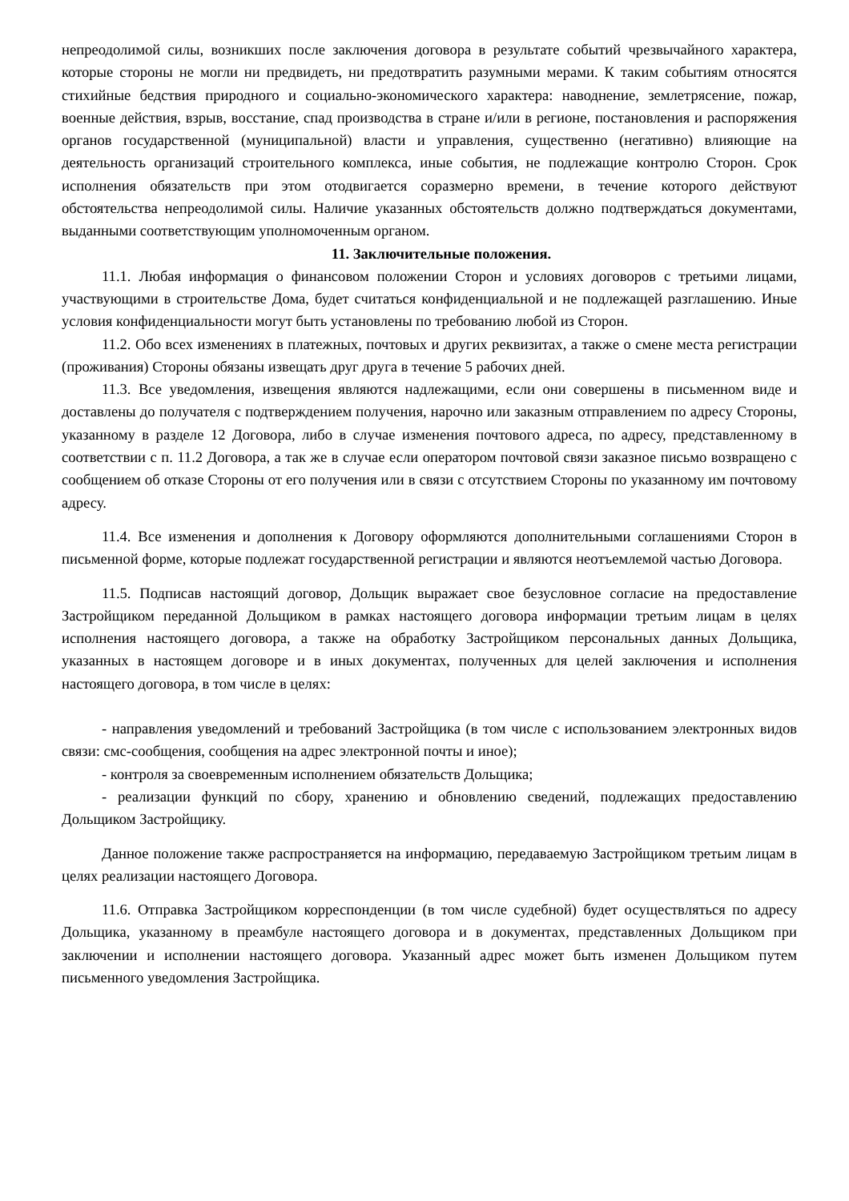непреодолимой силы, возникших после заключения договора в результате событий чрезвычайного характера, которые стороны не могли ни предвидеть, ни предотвратить разумными мерами. К таким событиям относятся стихийные бедствия природного и социально-экономического характера: наводнение, землетрясение, пожар, военные действия, взрыв, восстание, спад производства в стране и/или в регионе, постановления и распоряжения органов государственной (муниципальной) власти и управления, существенно (негативно) влияющие на деятельность организаций строительного комплекса, иные события, не подлежащие контролю Сторон. Срок исполнения обязательств при этом отодвигается соразмерно времени, в течение которого действуют обстоятельства непреодолимой силы. Наличие указанных обстоятельств должно подтверждаться документами, выданными соответствующим уполномоченным органом.
11. Заключительные положения.
11.1. Любая информация о финансовом положении Сторон и условиях договоров с третьими лицами, участвующими в строительстве Дома, будет считаться конфиденциальной и не подлежащей разглашению. Иные условия конфиденциальности могут быть установлены по требованию любой из Сторон.
11.2. Обо всех изменениях в платежных, почтовых и других реквизитах, а также о смене места регистрации (проживания) Стороны обязаны извещать друг друга в течение 5 рабочих дней.
11.3. Все уведомления, извещения являются надлежащими, если они совершены в письменном виде и доставлены до получателя с подтверждением получения, нарочно или заказным отправлением по адресу Стороны, указанному в разделе 12 Договора, либо в случае изменения почтового адреса, по адресу, представленному в соответствии с п. 11.2 Договора, а так же в случае если оператором почтовой связи заказное письмо возвращено с сообщением об отказе Стороны от его получения или в связи с отсутствием Стороны по указанному им почтовому адресу.
11.4. Все изменения и дополнения к Договору оформляются дополнительными соглашениями Сторон в письменной форме, которые подлежат государственной регистрации и являются неотъемлемой частью Договора.
11.5. Подписав настоящий договор, Дольщик выражает свое безусловное согласие на предоставление Застройщиком переданной Дольщиком в рамках настоящего договора информации третьим лицам в целях исполнения настоящего договора, а также на обработку Застройщиком персональных данных Дольщика, указанных в настоящем договоре и в иных документах, полученных для целей заключения и исполнения настоящего договора, в том числе в целях:
- направления уведомлений и требований Застройщика (в том числе с использованием электронных видов связи: смс-сообщения, сообщения на адрес электронной почты и иное);
- контроля за своевременным исполнением обязательств Дольщика;
- реализации функций по сбору, хранению и обновлению сведений, подлежащих предоставлению Дольщиком Застройщику.
Данное положение также распространяется на информацию, передаваемую Застройщиком третьим лицам в целях реализации настоящего Договора.
11.6. Отправка Застройщиком корреспонденции (в том числе судебной) будет осуществляться по адресу Дольщика, указанному в преамбуле настоящего договора и в документах, представленных Дольщиком при заключении и исполнении настоящего договора. Указанный адрес может быть изменен Дольщиком путем письменного уведомления Застройщика.